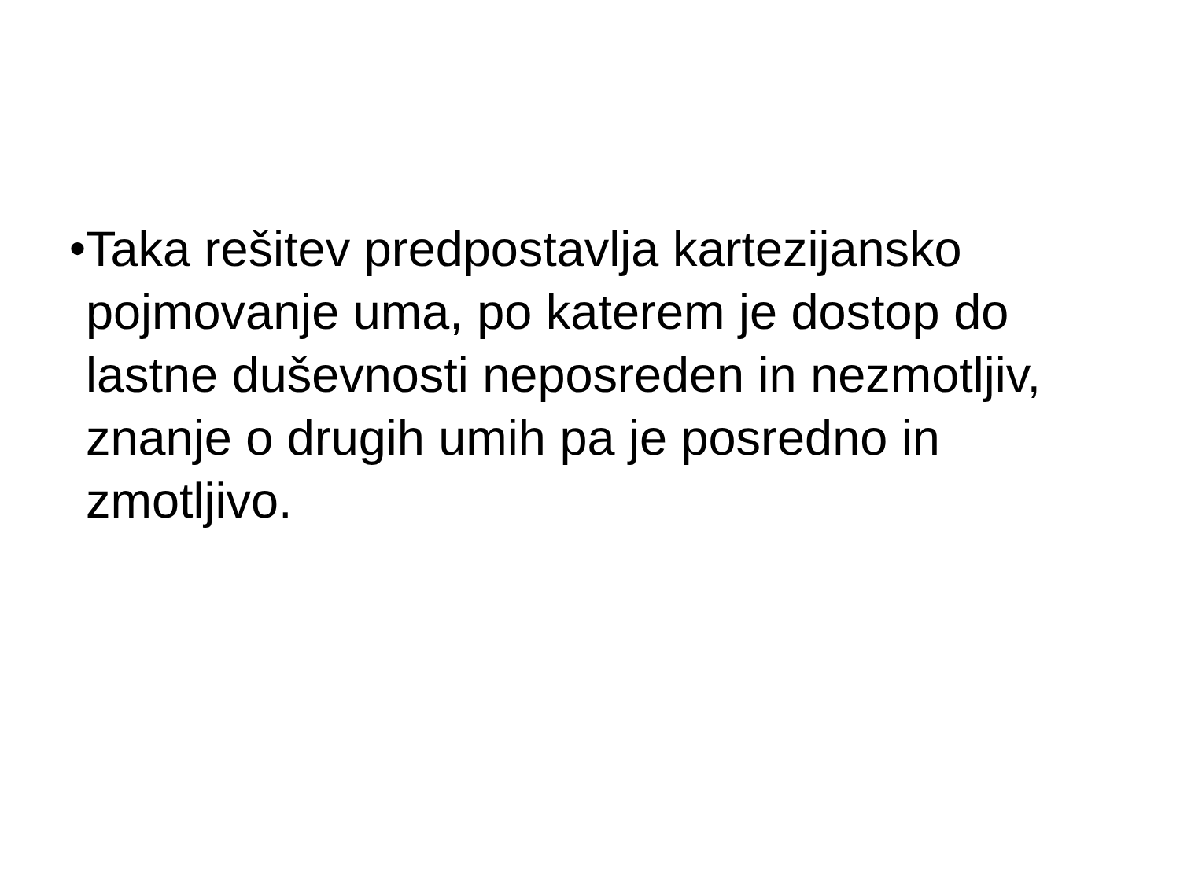• Taka rešitev predpostavlja kartezijansko pojmovanje uma, po katerem je dostop do lastne duševnosti neposreden in nezmotljiv, znanje o drugih umih pa je posredno in zmotljivo.